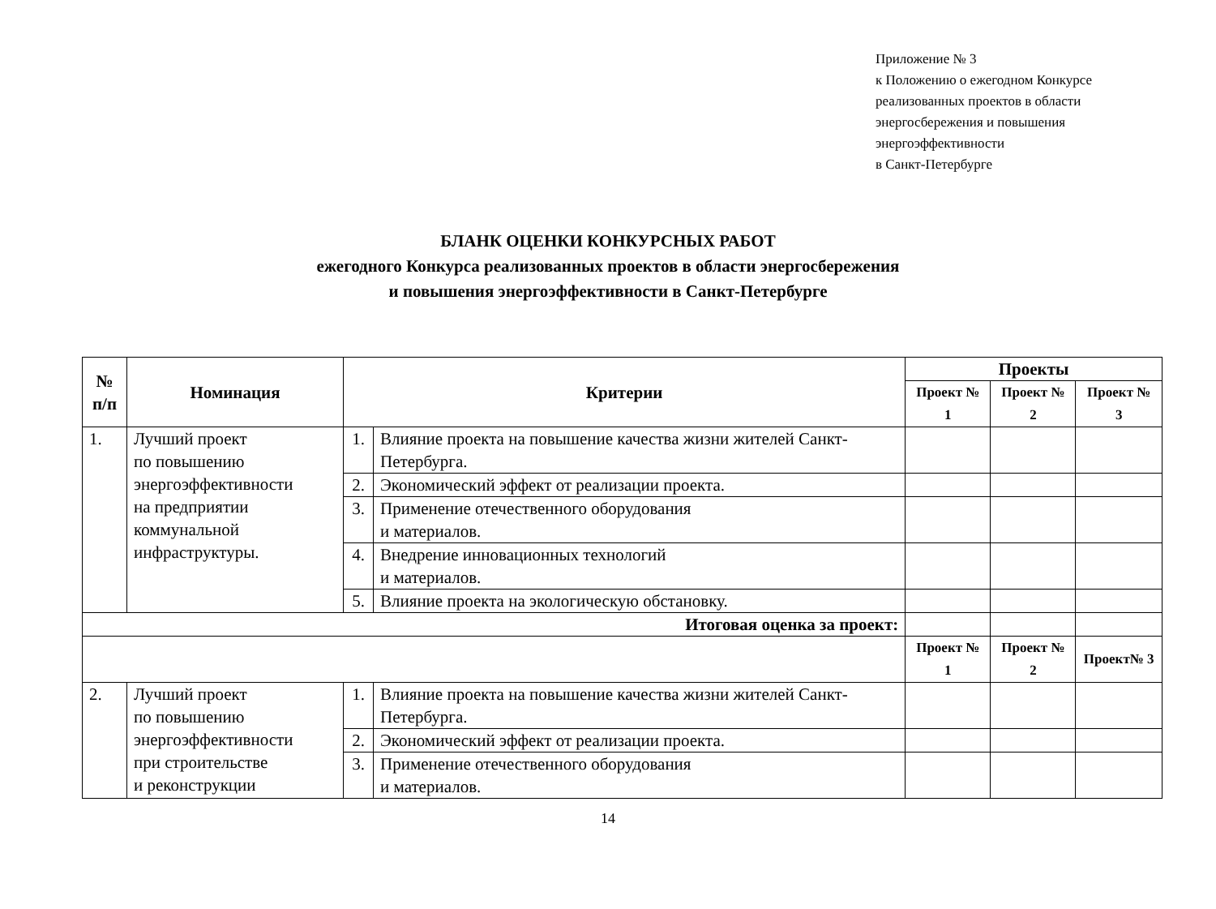Приложение № 3
к Положению о ежегодном Конкурсе
реализованных проектов в области
энергосбережения и повышения
энергоэффективности
в Санкт-Петербурге
БЛАНК ОЦЕНКИ КОНКУРСНЫХ РАБОТ
ежегодного Конкурса реализованных проектов в области энергосбережения
и повышения энергоэффективности в Санкт-Петербурге
| № п/п | Номинация | Критерии | | Проекты | | |
| --- | --- | --- | --- | --- | --- | --- |
| | | | | Проект № 1 | Проект № 2 | Проект № 3 |
| 1. | Лучший проект по повышению энергоэффективности на предприятии коммунальной инфраструктуры. | 1. | Влияние проекта на повышение качества жизни жителей Санкт-Петербурга. | | | |
| | | 2. | Экономический эффект от реализации проекта. | | | |
| | | 3. | Применение отечественного оборудования и материалов. | | | |
| | | 4. | Внедрение инновационных технологий и материалов. | | | |
| | | 5. | Влияние проекта на экологическую обстановку. | | | |
| Итоговая оценка за проект: | | | | | | |
| | | | | Проект № 1 | Проект № 2 | Проект№ 3 |
| 2. | Лучший проект по повышению энергоэффективности при строительстве и реконструкции | 1. | Влияние проекта на повышение качества жизни жителей Санкт-Петербурга. | | | |
| | | 2. | Экономический эффект от реализации проекта. | | | |
| | | 3. | Применение отечественного оборудования и материалов. | | | |
14